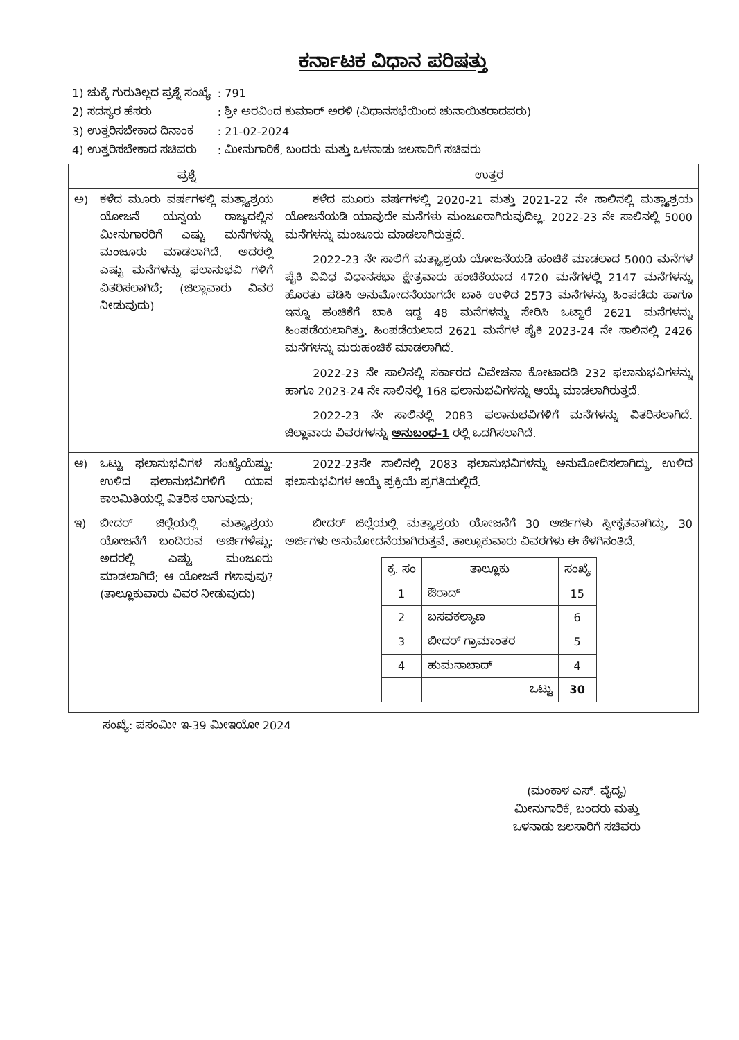ಕರ್ನಾಟಕ ವಿಧಾನ ಪರಿಷತ್ತು
| 1) ಚುಕ್ಕೆ ಗುರುತಿಲ್ಲದ ಪ್ರಶ್ನೆ ಸಂಖ್ಯೆ | : 791 |
| 2) ಸದಸ್ಯರ ಹೆಸರು | : ಶ್ರೀ ಅರವಿಂದ ಕುಮಾರ್ ಅರಳಿ (ವಿಧಾನಸಭೆಯಿಂದ ಚುನಾಯಿತರಾದವರು) |
| 3) ಉತ್ತರಿಸಬೇಕಾದ ದಿನಾಂಕ | : 21-02-2024 |
| 4) ಉತ್ತರಿಸಬೇಕಾದ ಸಚಿವರು | : ಮೀನುಗಾರಿಕೆ, ಬಂದರು ಮತ್ತು ಒಳನಾಡು ಜಲಸಾರಿಗೆ ಸಚಿವರು |
| | ಪ್ರಶ್ನೆ | ಉತ್ತರ |
| --- | --- | --- |
| ಅ) | ಕಳೆದ ಮೂರು ವರ್ಷಗಳಲ್ಲಿ ಮತ್ಸ್ಯಾಶ್ರಯ ಯೋಜನೆ ಯನ್ವಯ ರಾಜ್ಯದಲ್ಲಿನ ಮೀನುಗಾರರಿಗೆ ಎಷ್ಟು ಮನೆಗಳನ್ನು ಮಂಜೂರು ಮಾಡಲಾಗಿದೆ. ಅದರಲ್ಲಿ ಎಷ್ಟು ಮನೆಗಳನ್ನು ಫಲಾನುಭವಿ ಗಳಿಗೆ ವಿತರಿಸಲಾಗಿದೆ; (ಜಿಲ್ಲಾವಾರು ವಿವರ ನೀಡುವುದು) | ಕಳೆದ ಮೂರು ವರ್ಷಗಳಲ್ಲಿ 2020-21 ಮತ್ತು 2021-22 ನೇ ಸಾಲಿನಲ್ಲಿ ಮತ್ಸ್ಯಾಶ್ರಯ ಯೋಜನೆಯಡಿ ಯಾವುದೇ ಮನೆಗಳು ಮಂಜೂರಾಗಿರುವುದಿಲ್ಲ. 2022-23 ನೇ ಸಾಲಿನಲ್ಲಿ 5000 ಮನೆಗಳನ್ನು ಮಂಜೂರು ಮಾಡಲಾಗಿರುತ್ತದೆ. 2022-23 ನೇ ಸಾಲಿಗೆ ಮತ್ಸ್ಯಾಶ್ರಯ ಯೋಜನೆಯಡಿ ಹಂಚಿಕೆ ಮಾಡಲಾದ 5000 ಮನೆಗಳ ಪೈಕಿ ವಿವಿಧ ವಿಧಾನಸಭಾ ಕ್ಷೇತ್ರವಾರು ಹಂಚಿಕೆಯಾದ 4720 ಮನೆಗಳಲ್ಲಿ 2147 ಮನೆಗಳನ್ನು ಹೊರತು ಪಡಿಸಿ ಅನುಮೋದನೆಯಾಗದೇ ಬಾಕಿ ಉಳಿದ 2573 ಮನೆಗಳನ್ನು ಹಿಂಪಡೆದು ಹಾಗೂ ಇನ್ನೂ ಹಂಚಿಕೆಗೆ ಬಾಕಿ ಇದ್ದ 48 ಮನೆಗಳನ್ನು ಸೇರಿಸಿ ಒಟ್ಟಾರೆ 2621 ಮನೆಗಳನ್ನು ಹಿಂಪಡೆಯಲಾಗಿತ್ತು. ಹಿಂಪಡೆಯಲಾದ 2621 ಮನೆಗಳ ಪೈಕಿ 2023-24 ನೇ ಸಾಲಿನಲ್ಲಿ 2426 ಮನೆಗಳನ್ನು ಮರುಹಂಚಿಕೆ ಮಾಡಲಾಗಿದೆ. 2022-23 ನೇ ಸಾಲಿನಲ್ಲಿ ಸರ್ಕಾರದ ವಿವೇಚನಾ ಕೋಟಾದಡಿ 232 ಫಲಾನುಭವಿಗಳನ್ನು ಹಾಗೂ 2023-24 ನೇ ಸಾಲಿನಲ್ಲಿ 168 ಫಲಾನುಭವಿಗಳನ್ನು ಆಯ್ಕೆ ಮಾಡಲಾಗಿರುತ್ತದೆ. 2022-23 ನೇ ಸಾಲಿನಲ್ಲಿ 2083 ಫಲಾನುಭವಿಗಳಿಗೆ ಮನೆಗಳನ್ನು ವಿತರಿಸಲಾಗಿದೆ. ಜಿಲ್ಲಾವಾರು ವಿವರಗಳನ್ನು ಅನುಬಂಧ-1 ರಲ್ಲಿ ಒದಗಿಸಲಾಗಿದೆ. |
| ಆ) | ಒಟ್ಟು ಫಲಾನುಭವಿಗಳ ಸಂಖ್ಯೆಯೆಷ್ಟು: ಉಳಿದ ಫಲಾನುಭವಿಗಳಿಗೆ ಯಾವ ಕಾಲಮಿತಿಯಲ್ಲಿ ವಿತರಿಸ ಲಾಗುವುದು; | 2022-23ನೇ ಸಾಲಿನಲ್ಲಿ 2083 ಫಲಾನುಭವಿಗಳನ್ನು ಅನುಮೋದಿಸಲಾಗಿದ್ದು, ಉಳಿದ ಫಲಾನುಭವಿಗಳ ಆಯ್ಕೆ ಪ್ರಕ್ರಿಯೆ ಪ್ರಗತಿಯಲ್ಲಿದೆ. |
| ಇ) | ಬೀದರ್ ಜಿಲ್ಲೆಯಲ್ಲಿ ಮತ್ಸ್ಯಾಶ್ರಯ ಯೋಜನೆಗೆ ಬಂದಿರುವ ಅರ್ಜಿಗಳೆಷ್ಟು: ಅದರಲ್ಲಿ ಎಷ್ಟು ಮಂಜೂರು ಮಾಡಲಾಗಿದೆ; ಆ ಯೋಜನೆ ಗಳಾವುವು? (ತಾಲ್ಲೂಕುವಾರು ವಿವರ ನೀಡುವುದು) | ಬೀದರ್ ಜಿಲ್ಲೆಯಲ್ಲಿ ಮತ್ಸ್ಯಾಶ್ರಯ ಯೋಜನೆಗೆ 30 ಅರ್ಜಿಗಳು ಸ್ವೀಕೃತವಾಗಿದ್ದು, 30 ಅರ್ಜಿಗಳು ಅನುಮೋದನೆಯಾಗಿರುತ್ತವೆ. ತಾಲ್ಲೂಕುವಾರು ವಿವರಗಳು ಈ ಕೆಳಗಿನಂತಿದೆ. / ಕ್ರ. ಸಂ / ತಾಲ್ಲೂಕು / ಸಂಖ್ಯೆ / / --- / --- / --- / / 1 / ಔರಾದ್ / 15 / / 2 / ಬಸವಕಲ್ಯಾಣ / 6 / / 3 / ಬೀದರ್ ಗ್ರಾಮಾಂತರ / 5 / / 4 / ಹುಮನಾಬಾದ್ / 4 / / / ಒಟ್ಟು / 30 / |
ಸಂಖ್ಯೆ: ಪಸಂಮೀ ಇ-39 ಮೀಇಯೋ 2024
(ಮಂಕಾಳ ಎಸ್. ವೈದ್ಯ)
ಮೀನುಗಾರಿಕೆ, ಬಂದರು ಮತ್ತು
ಒಳನಾಡು ಜಲಸಾರಿಗೆ ಸಚಿವರು